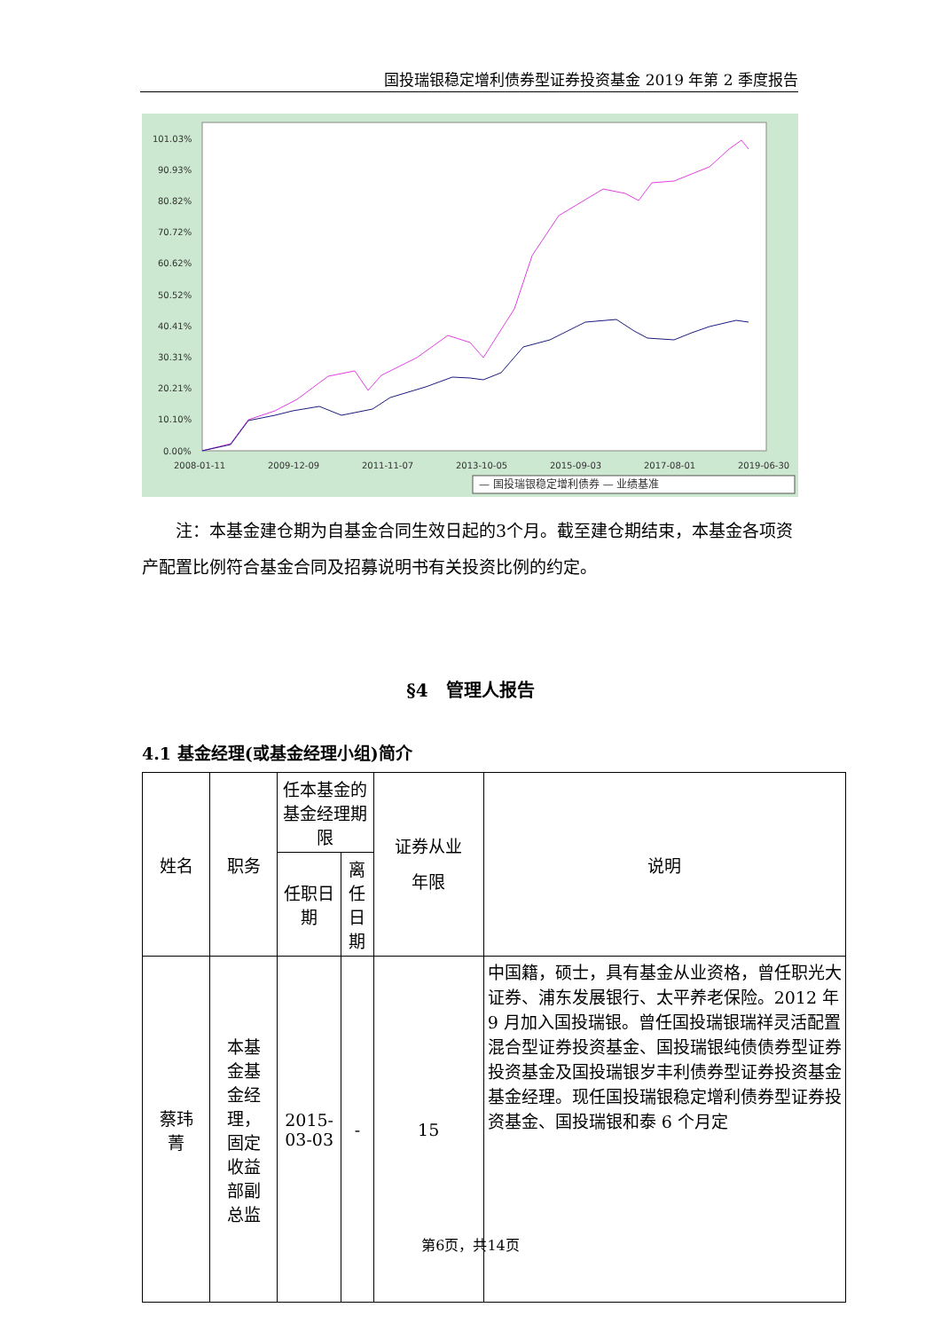国投瑞银稳定增利债券型证券投资基金 2019 年第 2 季度报告
101.03%
90.93%
80.82%
70.72%
60.62%
50.52%
40.41%
30.31%
20.21%
10.10%
0.00%
2008-01-11
2009-12-09
2011-11-07
2013-10-05
2015-09-03
2017-08-01
2019-06-30
— 国投瑞银稳定增利债券 — 业绩基准
注：本基金建仓期为自基金合同生效日起的3个月。截至建仓期结束，本基金各项资产配置比例符合基金合同及招募说明书有关投资比例的约定。
§4　管理人报告
4.1 基金经理(或基金经理小组)简介
| 姓名 | 职务 | 任本基金的基金经理期限 | | 证券从业 年限 | 说明 |
| --- | --- | --- | --- | --- | --- |
| | | 任职日期 | 离任日期 | | |
| 蔡玮 菁 | 本基 金基 金经 理， 固定 收益 部副 总监 | 2015-03-03 | - | 15 | 中国籍，硕士，具有基金从业资格，曾任职光大证券、浦东发展银行、太平养老保险。2012 年 9 月加入国投瑞银。曾任国投瑞银瑞祥灵活配置混合型证券投资基金、国投瑞银纯债债券型证券投资基金及国投瑞银岁丰利债券型证券投资基金基金经理。现任国投瑞银稳定增利债券型证券投资基金、国投瑞银和泰 6 个月定 |
第6页，共14页